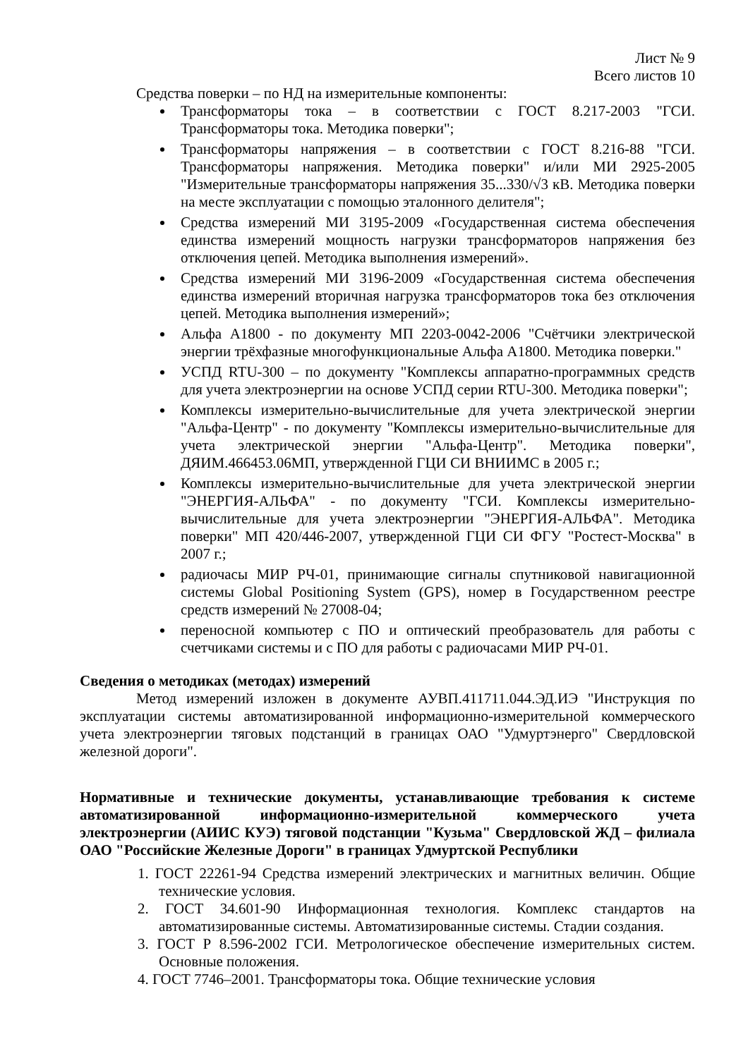Лист № 9
Всего листов 10
Средства поверки – по НД на измерительные компоненты:
Трансформаторы тока – в соответствии с ГОСТ 8.217-2003 "ГСИ. Трансформаторы тока. Методика поверки";
Трансформаторы напряжения – в соответствии с ГОСТ 8.216-88 "ГСИ. Трансформаторы напряжения. Методика поверки" и/или МИ 2925-2005 "Измерительные трансформаторы напряжения 35...330/√3 кВ. Методика поверки на месте эксплуатации с помощью эталонного делителя";
Средства измерений МИ 3195-2009 «Государственная система обеспечения единства измерений мощность нагрузки трансформаторов напряжения без отключения цепей. Методика выполнения измерений».
Средства измерений МИ 3196-2009 «Государственная система обеспечения единства измерений вторичная нагрузка трансформаторов тока без отключения цепей. Методика выполнения измерений»;
Альфа А1800 - по документу МП 2203-0042-2006 "Счётчики электрической энергии трёхфазные многофункциональные Альфа А1800. Методика поверки."
УСПД RTU-300 – по документу "Комплексы аппаратно-программных средств для учета электроэнергии на основе УСПД серии RTU-300. Методика поверки";
Комплексы измерительно-вычислительные для учета электрической энергии "Альфа-Центр" - по документу "Комплексы измерительно-вычислительные для учета электрической энергии "Альфа-Центр". Методика поверки", ДЯИМ.466453.06МП, утвержденной ГЦИ СИ ВНИИМС в 2005 г.;
Комплексы измерительно-вычислительные для учета электрической энергии "ЭНЕРГИЯ-АЛЬФА" - по документу "ГСИ. Комплексы измерительно-вычислительные для учета электроэнергии "ЭНЕРГИЯ-АЛЬФА". Методика поверки" МП 420/446-2007, утвержденной ГЦИ СИ ФГУ "Ростест-Москва" в 2007 г.;
радиочасы МИР РЧ-01, принимающие сигналы спутниковой навигационной системы Global Positioning System (GPS), номер в Государственном реестре средств измерений № 27008-04;
переносной компьютер с ПО и оптический преобразователь для работы с счетчиками системы и с ПО для работы с радиочасами МИР РЧ-01.
Сведения о методиках (методах) измерений
Метод измерений изложен в документе АУВП.411711.044.ЭД.ИЭ "Инструкция по эксплуатации системы автоматизированной информационно-измерительной коммерческого учета электроэнергии тяговых подстанций в границах ОАО "Удмуртэнерго" Свердловской железной дороги".
Нормативные и технические документы, устанавливающие требования к системе автоматизированной информационно-измерительной коммерческого учета электроэнергии (АИИС КУЭ) тяговой подстанции "Кузьма" Свердловской ЖД – филиала ОАО "Российские Железные Дороги" в границах Удмуртской Республики
1. ГОСТ 22261-94 Средства измерений электрических и магнитных величин. Общие технические условия.
2. ГОСТ 34.601-90 Информационная технология. Комплекс стандартов на автоматизированные системы. Автоматизированные системы. Стадии создания.
3. ГОСТ Р 8.596-2002 ГСИ. Метрологическое обеспечение измерительных систем. Основные положения.
4. ГОСТ 7746–2001. Трансформаторы тока. Общие технические условия